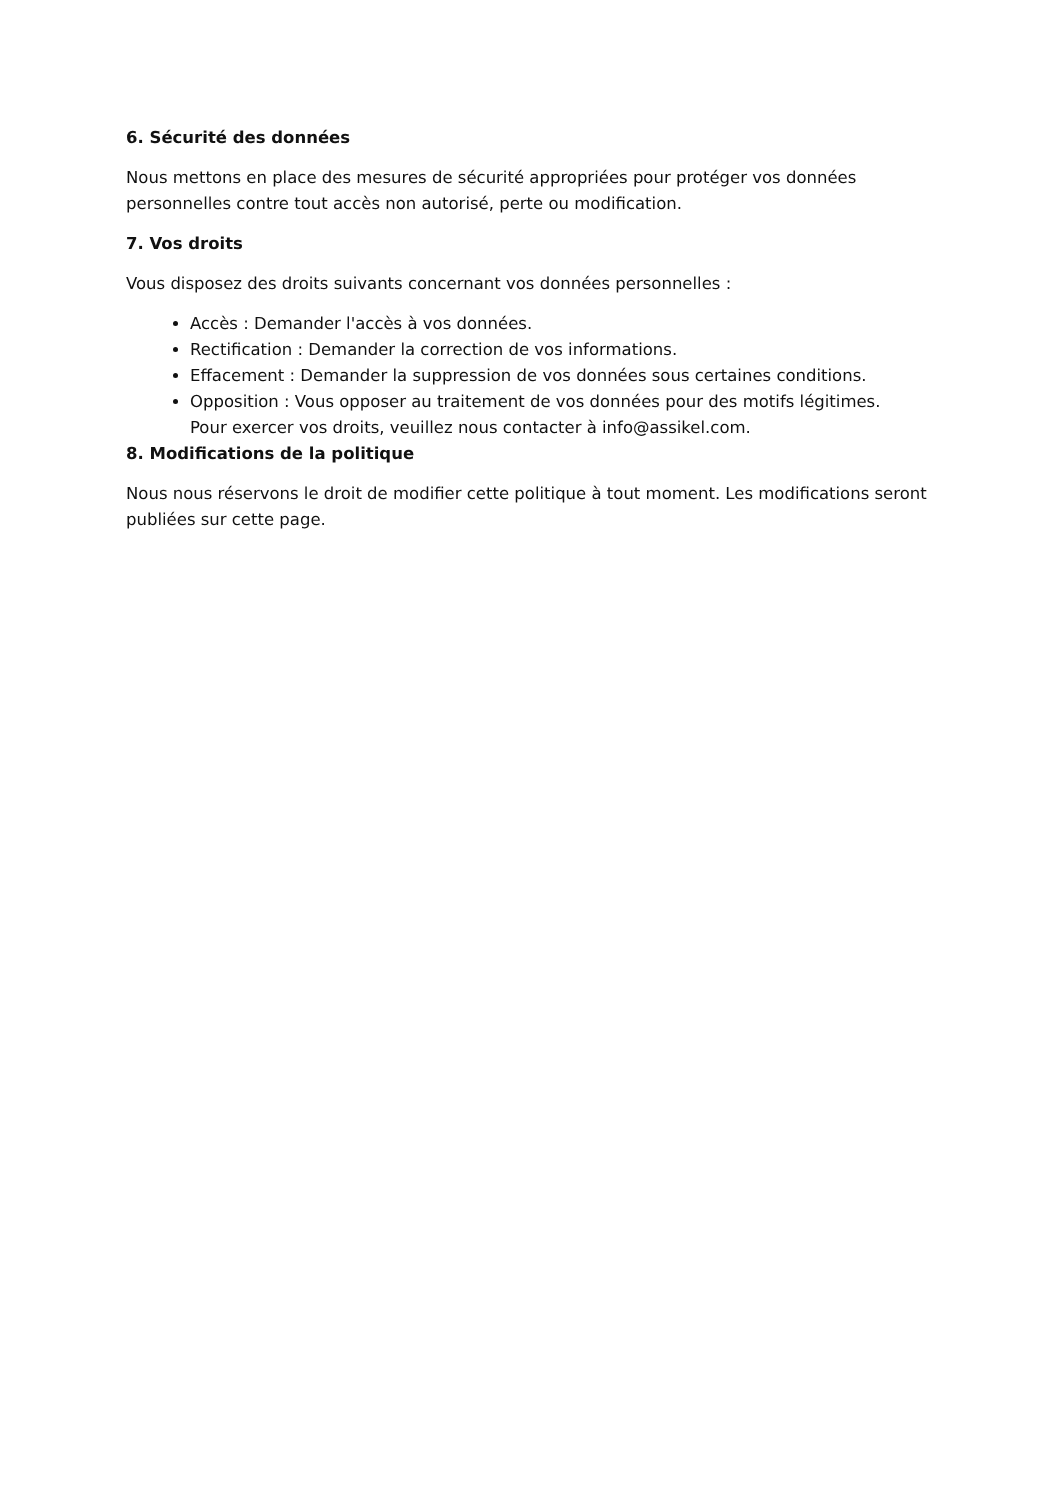6. Sécurité des données
Nous mettons en place des mesures de sécurité appropriées pour protéger vos données personnelles contre tout accès non autorisé, perte ou modification.
7. Vos droits
Vous disposez des droits suivants concernant vos données personnelles :
Accès : Demander l'accès à vos données.
Rectification : Demander la correction de vos informations.
Effacement : Demander la suppression de vos données sous certaines conditions.
Opposition : Vous opposer au traitement de vos données pour des motifs légitimes.
Pour exercer vos droits, veuillez nous contacter à info@assikel.com.
8. Modifications de la politique
Nous nous réservons le droit de modifier cette politique à tout moment. Les modifications seront publiées sur cette page.